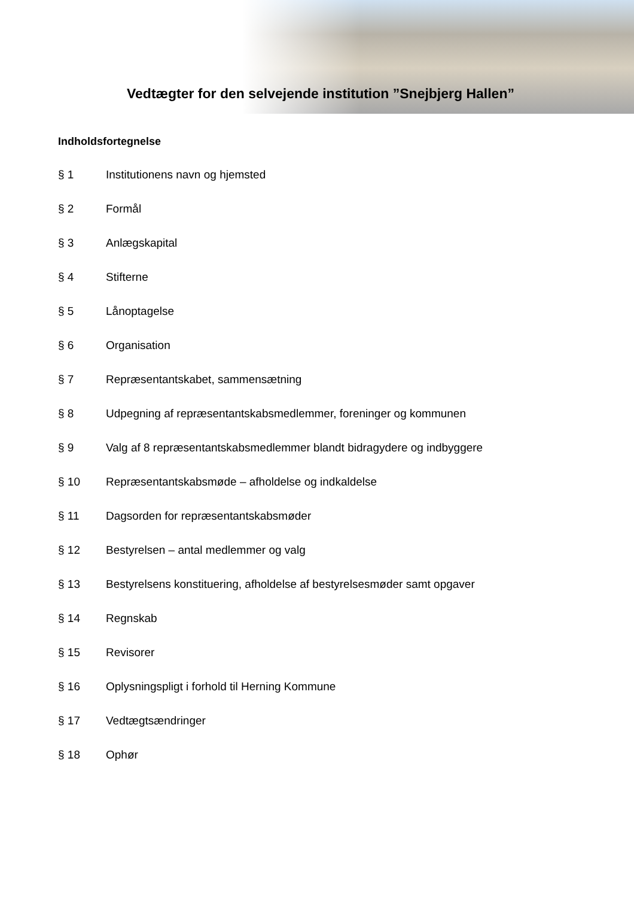Vedtægter for den selvejende institution ”Snejbjerg Hallen”
Indholdsfortegnelse
§ 1 Institutionens navn og hjemsted
§ 2 Formål
§ 3 Anlægskapital
§ 4 Stifterne
§ 5 Lånoptagelse
§ 6 Organisation
§ 7 Repræsentantskabet, sammensætning
§ 8 Udpegning af repræsentantskabsmedlemmer, foreninger og kommunen
§ 9 Valg af 8 repræsentantskabsmedlemmer blandt bidragydere og indbyggere
§ 10 Repræsentantskabsmøde – afholdelse og indkaldelse
§ 11 Dagsorden for repræsentantskabsmøder
§ 12 Bestyrelsen – antal medlemmer og valg
§ 13 Bestyrelsens konstituering, afholdelse af bestyrelsesmøder samt opgaver
§ 14 Regnskab
§ 15 Revisorer
§ 16 Oplysningspligt i forhold til Herning Kommune
§ 17 Vedtægtsændringer
§ 18 Ophør